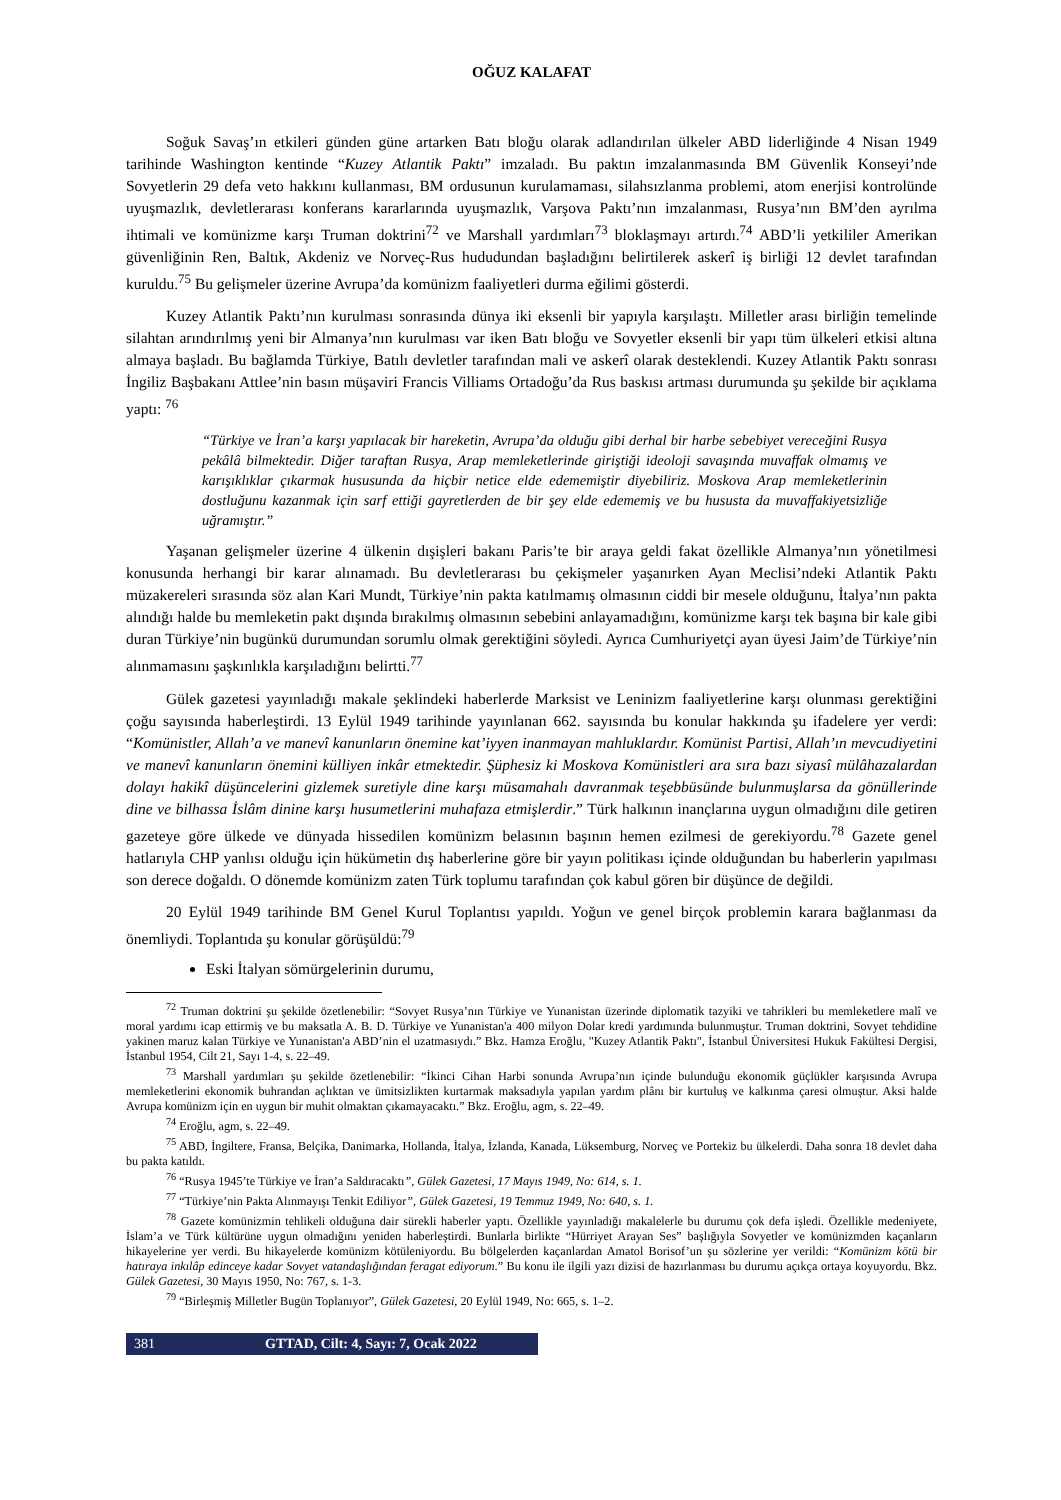OĞUZ KALAFAT
Soğuk Savaş’ın etkileri günden güne artarken Batı bloğu olarak adlandırılan ülkeler ABD liderliğinde 4 Nisan 1949 tarihinde Washington kentinde “Kuzey Atlantik Paktı” imzaladı. Bu paktın imzalanmasında BM Güvenlik Konseyi’nde Sovyetlerin 29 defa veto hakkını kullanması, BM ordusunun kurulamaması, silahsızlanma problemi, atom enerjisi kontrolünde uyuşmazlık, devletlerarası konferans kararlarında uyuşmazlık, Varşova Paktı’nın imzalanması, Rusya’nın BM’den ayrılma ihtimali ve komünizme karşı Truman doktrini<sup>72</sup> ve Marshall yardımları<sup>73</sup> bloklaşmayı artırdı.<sup>74</sup> ABD’li yetkililer Amerikan güvenliğinin Ren, Baltık, Akdeniz ve Norveç-Rus hududundan başladığını belirtilerek askerî iş birliği 12 devlet tarafından kuruldu.<sup>75</sup> Bu gelişmeler üzerine Avrupa’da komünizm faaliyetleri durma eğilimi gösterdi.
Kuzey Atlantik Paktı’nın kurulması sonrasında dünya iki eksenli bir yapıyla karşılaştı. Milletler arası birliğin temelinde silahtan arındırılmış yeni bir Almanya’nın kurulması var iken Batı bloğu ve Sovyetler eksenli bir yapı tüm ülkeleri etkisi altına almaya başladı. Bu bağlamda Türkiye, Batılı devletler tarafından mali ve askerî olarak desteklendi. Kuzey Atlantik Paktı sonrası İngiliz Başbakanı Attlee’nin basın müşaviri Francis Villiams Ortadoğu’da Rus baskısı artması durumunda şu şekilde bir açıklama yaptı: <sup>76</sup>
“Türkiye ve İran’a karşı yapılacak bir hareketin, Avrupa’da olduğu gibi derhal bir harbe sebebiyet vereceğini Rusya pekâlâ bilmektedir. Diğer taraftan Rusya, Arap memleketlerinde giriştiği ideoloji savaşında muvaffak olmamış ve karışıklıklar çıkarmak hususunda da hiçbir netice elde edememiştir diyebiliriz. Moskova Arap memleketlerinin dostluğunu kazanmak için sarf ettiği gayretlerden de bir şey elde edememiş ve bu hususta da muvaffakiyetsizliğe uğramıştır.”
Yaşanan gelişmeler üzerine 4 ülkenin dışişleri bakanı Paris’te bir araya geldi fakat özellikle Almanya’nın yönetilmesi konusunda herhangi bir karar alınamadı. Bu devletlerarası bu çekişmeler yaşanırken Ayan Meclisi’ndeki Atlantik Paktı müzakereleri sırasında söz alan Kari Mundt, Türkiye’nin pakta katılmamış olmasının ciddi bir mesele olduğunu, İtalya’nın pakta alındığı halde bu memleketin pakt dışında bırakılmış olmasının sebebini anlayamadığını, komünizme karşı tek başına bir kale gibi duran Türkiye’nin bugünkü durumundan sorumlu olmak gerektiğini söyledi. Ayrıca Cumhuriyetçi ayan üyesi Jaim’de Türkiye’nin alınmamasını şaşkınlıkla karşıladığını belirtti.<sup>77</sup>
Gülek gazetesi yayınladığı makale şeklindeki haberlerde Marksist ve Leninizm faaliyetlerine karşı olunması gerektiğini çoğu sayısında haberleştirdi. 13 Eylül 1949 tarihinde yayınlanan 662. sayısında bu konular hakkında şu ifadelere yer verdi: “Komünistler, Allah’a ve manevî kanunların önemine kat’iyyen inanmayan mahluklardır. Komünist Partisi, Allah’ın mevcudiyetini ve manevî kanunların önemini külliyen inkâr etmektedir. Şüphesiz ki Moskova Komünistleri ara sıra bazı siyasî mülâhazalardan dolayı hakikî düşüncelerini gizlemek suretiyle dine karşı müsamahalı davranmak teşebbüsünde bulunmuşlarsa da gönüllerinde dine ve bilhassa İslâm dinine karşı husumetlerini muhafaza etmişlerdir.” Türk halkının inançlarına uygun olmadığını dile getiren gazeteye göre ülkede ve dünyada hissedilen komünizm belasının başının hemen ezilmesi de gerekiyordu.<sup>78</sup> Gazete genel hatlarıyla CHP yanlısı olduğu için hükümetin dış haberlerine göre bir yayın politikası içinde olduğundan bu haberlerin yapılması son derece doğaldı. O dönemde komünizm zaten Türk toplumu tarafından çok kabul gören bir düşünce de değildi.
20 Eylül 1949 tarihinde BM Genel Kurul Toplantısı yapıldı. Yoğun ve genel birçok problemin karara bağlanması da önemliydi. Toplantıda şu konular görüşüldü:<sup>79</sup>
Eski İtalyan sömürgelerinin durumu,
<sup>72</sup> Truman doktrini şu şekilde özetlenebilir: “Sovyet Rusya’nın Türkiye ve Yunanistan üzerinde diplomatik tazyiki ve tahrikleri bu memleketlere malî ve moral yardımı icap ettirmiş ve bu maksatla A. B. D. Türkiye ve Yunanistan'a 400 milyon Dolar kredi yardımında bulunmuştur. Truman doktrini, Sovyet tehdidine yakinen maruz kalan Türkiye ve Yunanistan'a ABD’nin el uzatmasıydı.” Bkz. Hamza Eroğlu, "Kuzey Atlantik Paktı", İstanbul Üniversitesi Hukuk Fakültesi Dergisi, İstanbul 1954, Cilt 21, Sayı 1-4, s. 22–49.
<sup>73</sup> Marshall yardımları şu şekilde özetlenebilir: “İkinci Cihan Harbi sonunda Avrupa’nın içinde bulunduğu ekonomik güçlükler karşısında Avrupa memleketlerini ekonomik buhrandan açlıktan ve ümitsizlikten kurtarmak maksadıyla yapılan yardım plânı bir kurtuluş ve kalkınma çaresi olmuştur. Aksi halde Avrupa komünizm için en uygun bir muhit olmaktan çıkamayacaktı.” Bkz. Eroğlu, agm, s. 22–49.
<sup>74</sup> Eroğlu, agm, s. 22–49.
<sup>75</sup> ABD, İngiltere, Fransa, Belçika, Danimarka, Hollanda, İtalya, İzlanda, Kanada, Lüksemburg, Norveç ve Portekiz bu ülkelerdi. Daha sonra 18 devlet daha bu pakta katıldı.
<sup>76</sup> “Rusya 1945’te Türkiye ve İran’a Saldıracaktı”, Gülek Gazetesi, 17 Mayıs 1949, No: 614, s. 1.
<sup>77</sup> “Türkiye’nin Pakta Alınmayışı Tenkit Ediliyor”, Gülek Gazetesi, 19 Temmuz 1949, No: 640, s. 1.
<sup>78</sup> Gazete komünizmin tehlikeli olduğuna dair sürekli haberler yaptı. Özellikle yayınladığı makalelerle bu durumu çok defa işledi. Özellikle medeniyete, İslam’a ve Türk kültürüne uygun olmadığını yeniden haberleştirdi. Bunlarla birlikte “Hürriyet Arayan Ses” başlığıyla Sovyetler ve komünizmden kaçanların hikayelerine yer verdi. Bu hikayelerde komünizm kötüleniyordu. Bu bölgelerden kaçanlardan Amatol Borisof’un şu sözlerine yer verildi: “Komünizm kötü bir hatıraya inkılâp edinceye kadar Sovyet vatandaşlığından feragat ediyorum.” Bu konu ile ilgili yazı dizisi de hazırlanması bu durumu açıkça ortaya koyuyordu. Bkz. Gülek Gazetesi, 30 Mayıs 1950, No: 767, s. 1-3.
<sup>79</sup> “Birleşmiş Milletler Bugün Toplanıyor”, Gülek Gazetesi, 20 Eylül 1949, No: 665, s. 1–2.
381 GTTAD, Cilt: 4, Sayı: 7, Ocak 2022